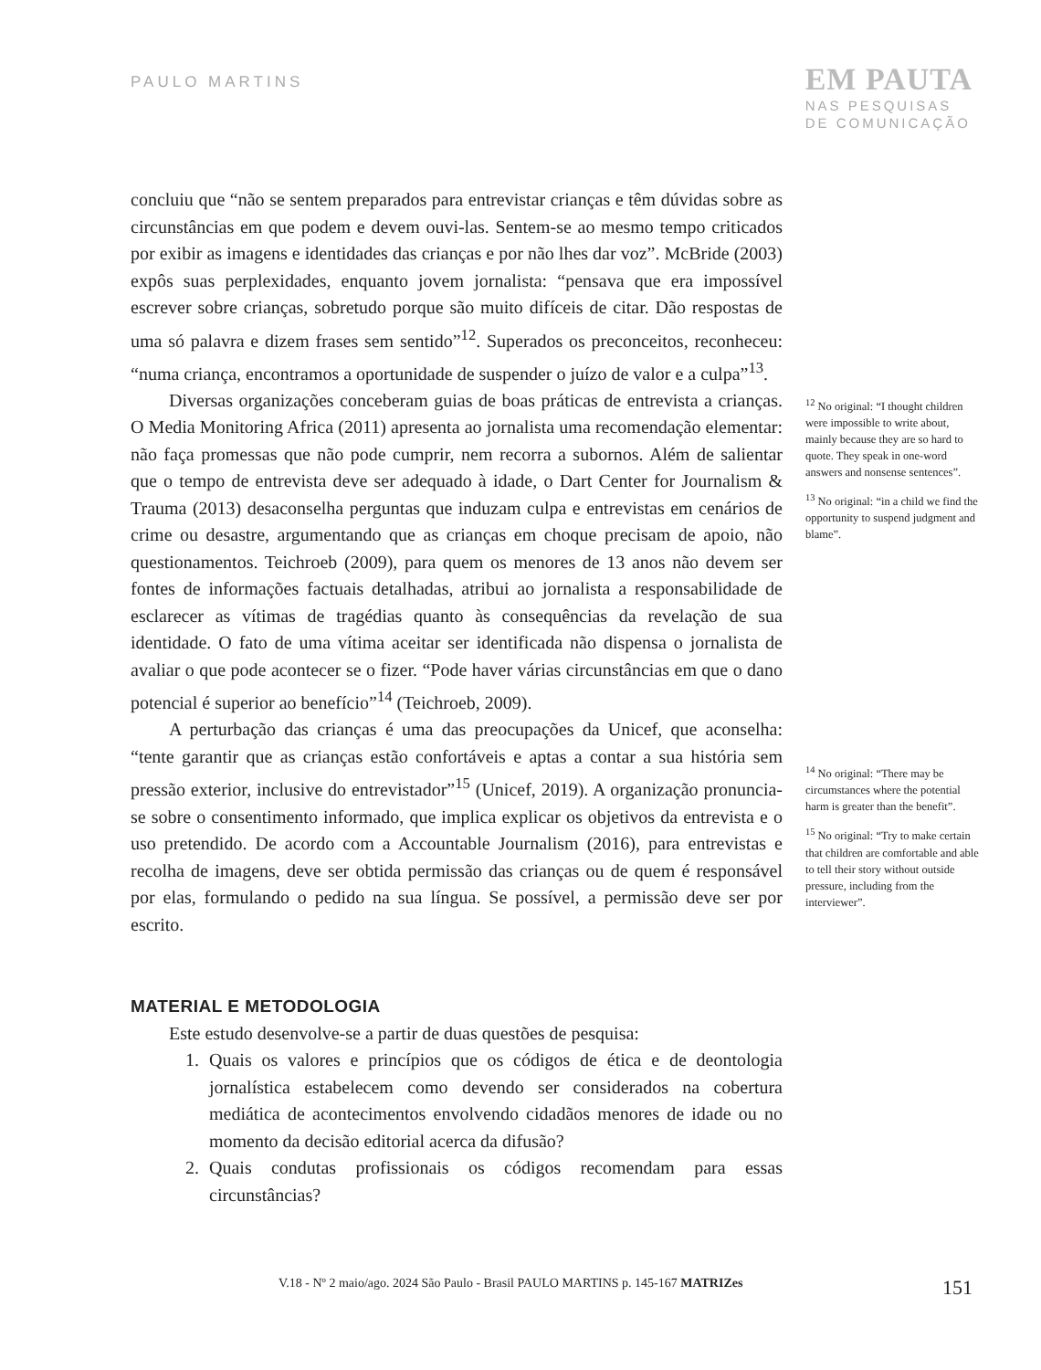PAULO MARTINS
EM PAUTA
NAS PESQUISAS
DE COMUNICAÇÃO
concluiu que “não se sentem preparados para entrevistar crianças e têm dúvidas sobre as circunstâncias em que podem e devem ouvi-las. Sentem-se ao mesmo tempo criticados por exibir as imagens e identidades das crianças e por não lhes dar voz”. McBride (2003) expôs suas perplexidades, enquanto jovem jornalista: “pensava que era impossível escrever sobre crianças, sobretudo porque são muito difíceis de citar. Dão respostas de uma só palavra e dizem frases sem sentido”<sup>12</sup>. Superados os preconceitos, reconheceu: “numa criança, encontramos a oportunidade de suspender o juízo de valor e a culpa”<sup>13</sup>.
Diversas organizações conceberam guias de boas práticas de entrevista a crianças. O Media Monitoring Africa (2011) apresenta ao jornalista uma recomendação elementar: não faça promessas que não pode cumprir, nem recorra a subornos. Além de salientar que o tempo de entrevista deve ser adequado à idade, o Dart Center for Journalism & Trauma (2013) desaconselha perguntas que induzam culpa e entrevistas em cenários de crime ou desastre, argumentando que as crianças em choque precisam de apoio, não questionamentos. Teichroeb (2009), para quem os menores de 13 anos não devem ser fontes de informações factuais detalhadas, atribui ao jornalista a responsabilidade de esclarecer as vítimas de tragédias quanto às consequências da revelação de sua identidade. O fato de uma vítima aceitar ser identificada não dispensa o jornalista de avaliar o que pode acontecer se o fizer. “Pode haver várias circunstâncias em que o dano potencial é superior ao benefício”<sup>14</sup> (Teichroeb, 2009).
A perturbação das crianças é uma das preocupações da Unicef, que aconselha: “tente garantir que as crianças estão confortáveis e aptas a contar a sua história sem pressão exterior, inclusive do entrevistador”<sup>15</sup> (Unicef, 2019). A organização pronuncia-se sobre o consentimento informado, que implica explicar os objetivos da entrevista e o uso pretendido. De acordo com a Accountable Journalism (2016), para entrevistas e recolha de imagens, deve ser obtida permissão das crianças ou de quem é responsável por elas, formulando o pedido na sua língua. Se possível, a permissão deve ser por escrito.
MATERIAL E METODOLOGIA
Este estudo desenvolve-se a partir de duas questões de pesquisa:
1. Quais os valores e princípios que os códigos de ética e de deontologia jornalística estabelecem como devendo ser considerados na cobertura mediática de acontecimentos envolvendo cidadãos menores de idade ou no momento da decisão editorial acerca da difusão?
2. Quais condutas profissionais os códigos recomendam para essas circunstâncias?
<sup>12</sup> No original: “I thought children were impossible to write about, mainly because they are so hard to quote. They speak in one-word answers and nonsense sentences”.
<sup>13</sup> No original: “in a child we find the opportunity to suspend judgment and blame”.
<sup>14</sup> No original: “There may be circumstances where the potential harm is greater than the benefit”.
<sup>15</sup> No original: “Try to make certain that children are comfortable and able to tell their story without outside pressure, including from the interviewer”.
V.18 - Nº 2 maio/ago. 2024 São Paulo - Brasil PAULO MARTINS p. 145-167 MATRIZes 151